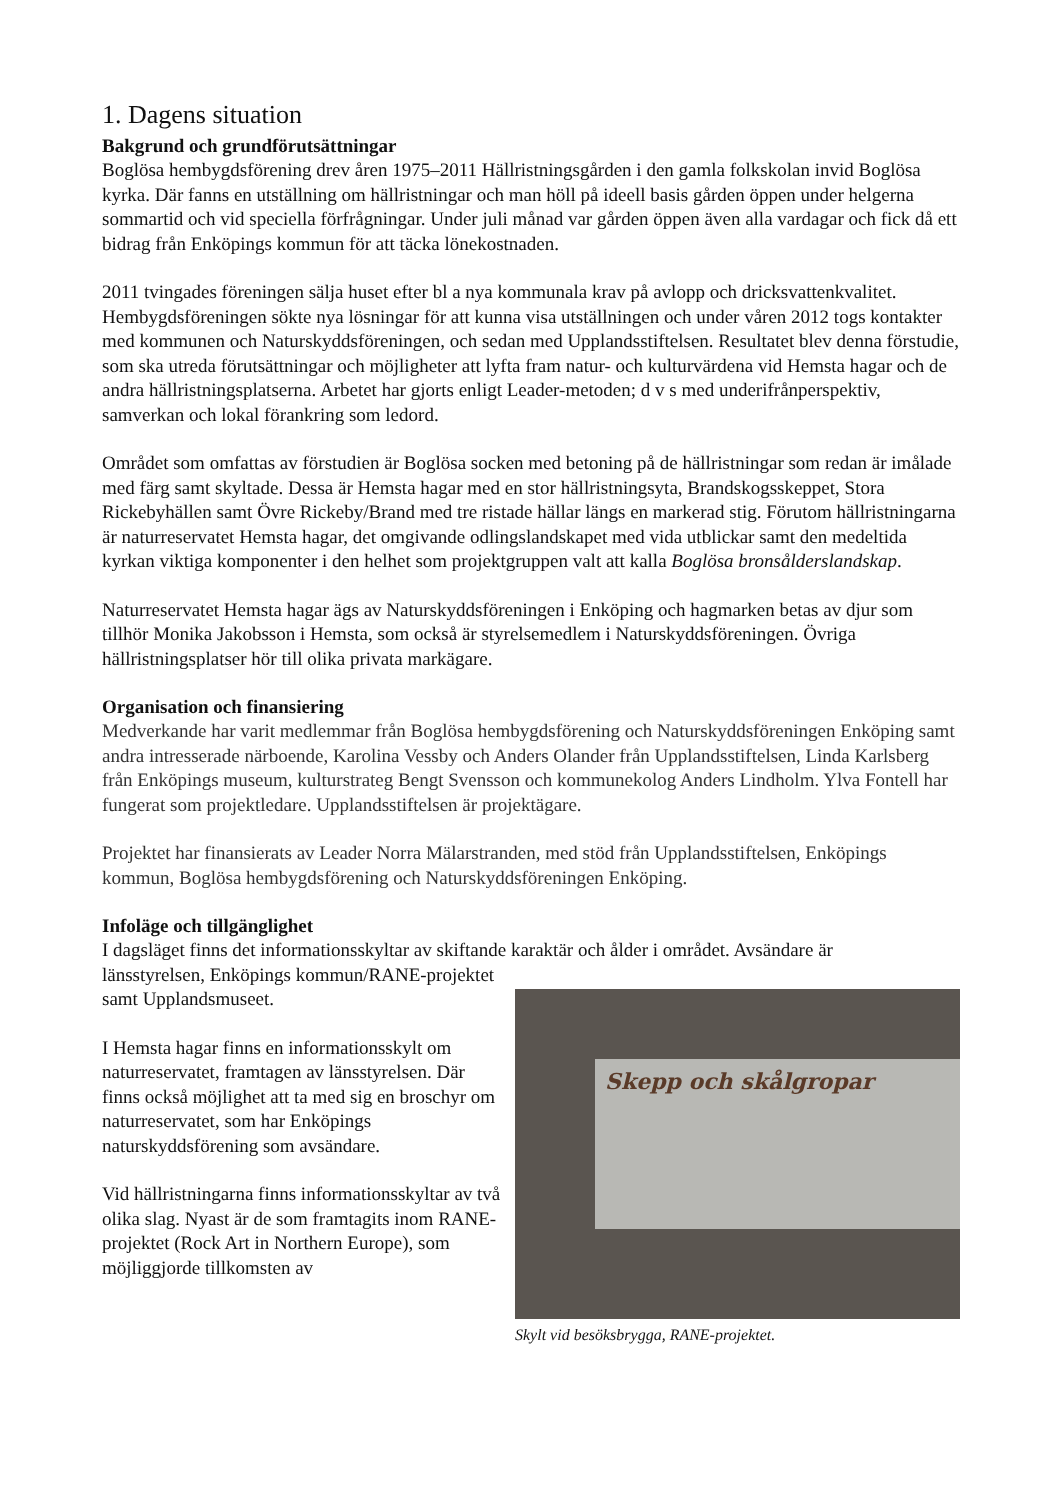1. Dagens situation
Bakgrund och grundförutsättningar
Boglösa hembygdsförening drev åren 1975–2011 Hällristningsgården i den gamla folkskolan invid Boglösa kyrka. Där fanns en utställning om hällristningar och man höll på ideell basis gården öppen under helgerna sommartid och vid speciella förfrågningar. Under juli månad var gården öppen även alla vardagar och fick då ett bidrag från Enköpings kommun för att täcka lönekostnaden.
2011 tvingades föreningen sälja huset efter bl a nya kommunala krav på avlopp och dricksvattenkvalitet. Hembygdsföreningen sökte nya lösningar för att kunna visa utställningen och under våren 2012 togs kontakter med kommunen och Naturskyddsföreningen, och sedan med Upplandsstiftelsen. Resultatet blev denna förstudie, som ska utreda förutsättningar och möjligheter att lyfta fram natur- och kulturvärdena vid Hemsta hagar och de andra hällristningsplatserna. Arbetet har gjorts enligt Leader-metoden; d v s med underifrånperspektiv, samverkan och lokal förankring som ledord.
Området som omfattas av förstudien är Boglösa socken med betoning på de hällristningar som redan är imålade med färg samt skyltade. Dessa är Hemsta hagar med en stor hällristningsyta, Brandskogsskeppet, Stora Rickebyhällen samt Övre Rickeby/Brand med tre ristade hällar längs en markerad stig. Förutom hällristningarna är naturreservatet Hemsta hagar, det omgivande odlingslandskapet med vida utblickar samt den medeltida kyrkan viktiga komponenter i den helhet som projektgruppen valt att kalla Boglösa bronsålderslandskap.
Naturreservatet Hemsta hagar ägs av Naturskyddsföreningen i Enköping och hagmarken betas av djur som tillhör Monika Jakobsson i Hemsta, som också är styrelsemedlem i Naturskyddsföreningen. Övriga hällristningsplatser hör till olika privata markägare.
Organisation och finansiering
Medverkande har varit medlemmar från Boglösa hembygdsförening och Naturskyddsföreningen Enköping samt andra intresserade närboende, Karolina Vessby och Anders Olander från Upplandsstiftelsen, Linda Karlsberg från Enköpings museum, kulturstrateg Bengt Svensson och kommunekolog Anders Lindholm. Ylva Fontell har fungerat som projektledare. Upplandsstiftelsen är projektägare.
Projektet har finansierats av Leader Norra Mälarstranden, med stöd från Upplandsstiftelsen, Enköpings kommun, Boglösa hembygdsförening och Naturskyddsföreningen Enköping.
Infoläge och tillgänglighet
I dagsläget finns det informationsskyltar av skiftande karaktär och ålder i området. Avsändare är
länsstyrelsen, Enköpings kommun/RANE-projektet samt Upplandsmuseet.
I Hemsta hagar finns en informationsskylt om naturreservatet, framtagen av länsstyrelsen. Där finns också möjlighet att ta med sig en broschyr om naturreservatet, som har Enköpings naturskyddsförening som avsändare.
Vid hällristningarna finns informationsskyltar av två olika slag. Nyast är de som framtagits inom RANE-projektet (Rock Art in Northern Europe), som möjliggjorde tillkomsten av
Skepp och skålgropar
Skylt vid besöksbrygga, RANE-projektet.